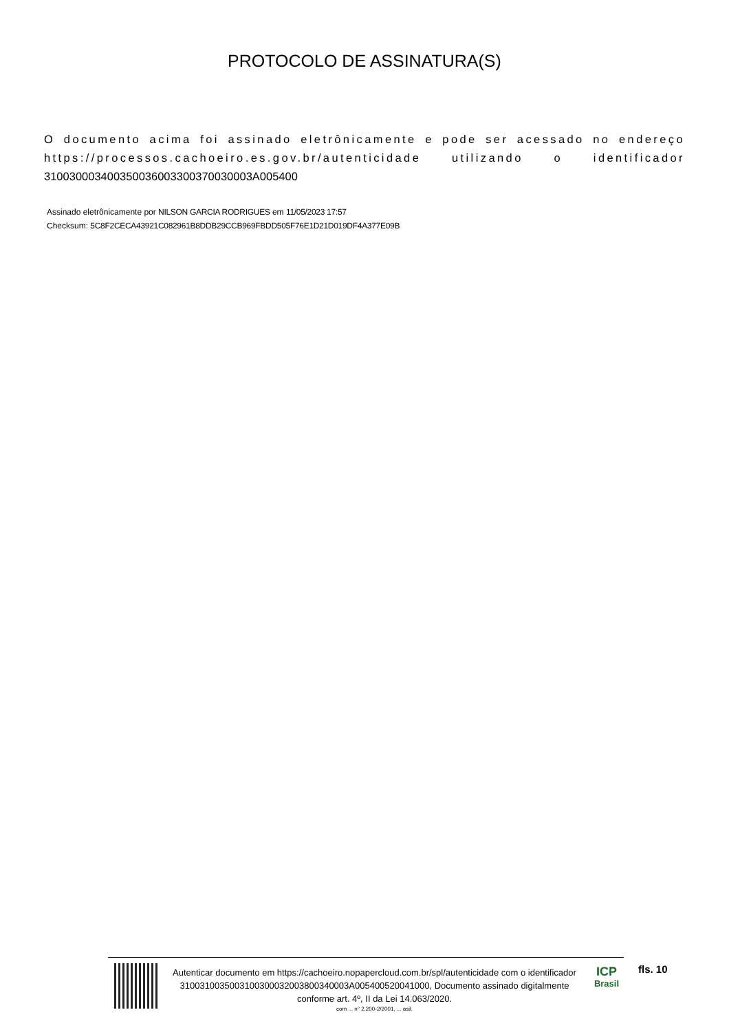PROTOCOLO DE ASSINATURA(S)
O documento acima foi assinado eletrônicamente e pode ser acessado no endereço https://processos.cachoeiro.es.gov.br/autenticidade utilizando o identificador 310030003400350036003300370030003A005400
Assinado eletrônicamente por NILSON GARCIA RODRIGUES em 11/05/2023 17:57
Checksum: 5C8F2CECA43921C082961B8DDB29CCB969FBDD505F76E1D21D019DF4A377E09B
Autenticar documento em https://cachoeiro.nopapercloud.com.br/spl/autenticidade com o identificador 3100310035003100300032003800340003A005400520041000, Documento assinado digitalmente conforme art. 4º, II da Lei 14.063/2020.
com ... n° 2.200-2/2001, ... asil.
ICP
Brasil
fls. 10